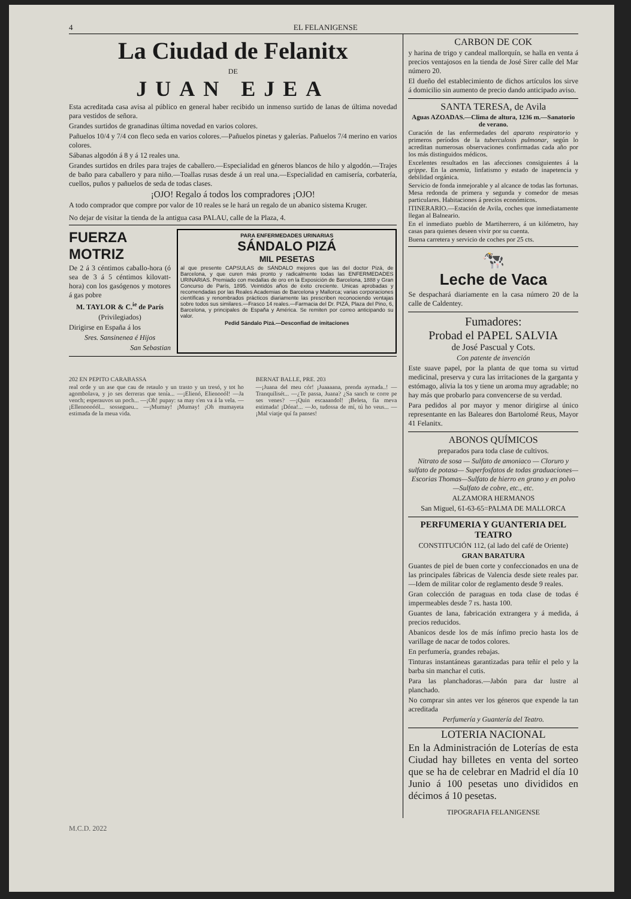4 EL FELANIGENSE
La Ciudad de Felanitx
DE
JUAN EJEA
Esta acreditada casa avisa al público en general haber recibido un inmenso surtido de lanas de última novedad para vestidos de señora.
Grandes surtidos de granadinas última novedad en varios colores.
Pañuelos 10/4 y 7/4 con fleco seda en varios colores.—Pañuelos pinetas y galerías. Pañuelos 7/4 merino en varios colores.
Sábanas algodón á 8 y á 12 reales una.
Grandes surtidos en driles para trajes de caballero.—Especialidad en géneros blancos de hilo y algodón.—Trajes de baño para caballero y para niño.—Toallas rusas desde á un real una.—Especialidad en camisería, corbatería, cuellos, puños y pañuelos de seda de todas clases.
¡OJO! Regalo á todos los compradores ¡OJO!
A todo comprador que compre por valor de 10 reales se le hará un regalo de un abanico sistema Kruger.
No dejar de visitar la tienda de la antigua casa PALAU, calle de la Plaza, 4.
FUERZA MOTRIZ
De 2 á 3 céntimos caballo-hora (ó sea de 3 á 5 céntimos kilovatt-hora) con los gasógenos y motores á gas pobre
M. TAYLOR & C.<sup>ie</sup> de París
(Privilegiados)
Dirigirse en España á los
Sres. Sansinenea é Hijos
San Sebastian
PARA ENFERMEDADES URINARIAS
SÁNDALO PIZÁ
MIL PESETAS
al que presente CAPSULAS de SÁNDALO mejores que las del doctor Pizá, de Barcelona, y que curen más pronto y radicalmente todas las ENFERMEDADES URINARIAS. Premiado con medallas de oro en la Exposición de Barcelona, 1888 y Gran Concurso de París, 1895. Veintidós años de éxito creciente. Unicas aprobadas y recomendadas por las Reales Academias de Barcelona y Mallorca; varias corporaciones científicas y renombrados prácticos diariamente las prescriben reconociendo ventajas sobre todos sus similares.—Frasco 14 reales.—Farmacia del Dr. PIZÁ, Plaza del Pino, 6, Barcelona, y principales de España y América. Se remiten por correo anticipando su valor.
Pedid Sándalo Pizá.—Desconfiad de imitaciones
202 EN PEPITO CARABASSA
real orde y un ase que cau de retaulo y un trasto y un tresó, y tot ho agombolava, y jo ses derreras que tenía... —¡Elienó, Elienooól! —Ja vench; esperauvos un poch... —¡Oh! pupay: sa may s'en va á la vela. —¡Ellenoooóól... sossegueu... —¡Mumay! ¡Mumay! ¡Oh mumayeta estimada de la meua vida.
BERNAT BALLE, PRE. 203
—¡Juana del meu cór! ¡Juaaaana, prenda aymada..! —Tranquilisét... —¿Te passa, Juana? ¿Sa sanch te corre pe ses venes? —¡Quin escaaandol! ¡Beleta, fia meva estimada! ¡Dóna!... —Jo, tudossa de mí, tú ho veus... —¡Mal viatje quí fa panses!
CARBON DE COK
y harina de trigo y candeal mallorquín, se halla en venta á precios ventajosos en la tienda de José Sirer calle del Mar número 20.
El dueño del establecimiento de dichos artículos los sirve á domicilio sin aumento de precio dando anticipado aviso.
SANTA TERESA, de Avila
Aguas AZOADAS.—Clima de altura, 1236 m.—Sanatorio de verano.
Curación de las enfermedades del aparato respiratorio y primeros períodos de la tuberculosis pulmonar, según lo acreditan numerosas observaciones confirmadas cada año por los más distinguidos médicos.
Excelentes resultados en las afecciones consiguientes á la grippe. En la anemia, linfatismo y estado de inapetencia y debilidad orgánica.
Servicio de fonda inmejorable y al alcance de todas las fortunas. Mesa redonda de primera y segunda y comedor de mesas particulares. Habitaciones á precios económicos.
ITINERARIO.—Estación de Avila, coches que inmediatamente llegan al Balneario.
En el inmediato pueblo de Martiherrero, á un kilómetro, hay casas para quienes deseen vivir por su cuenta.
Buena carretera y servicio de coches por 25 cts.
🐄
Leche de Vaca
Se despachará diariamente en la casa número 20 de la calle de Caldentey.
Fumadores:
Probad el PAPEL SALVIA
de José Pascual y Cots.
Con patente de invención
Este suave papel, por la planta de que toma su virtud medicinal, preserva y cura las irritaciones de la garganta y estómago, alivia la tos y tiene un aroma muy agradable; no hay más que probarlo para convencerse de su verdad.
Para pedidos al por mayor y menor dirigirse al único representante en las Baleares don Bartolomé Reus, Mayor 41 Felanitx.
ABONOS QUÍMICOS
preparados para toda clase de cultivos.
Nitrato de sosa — Sulfato de amoniaco — Cloruro y sulfato de potasa— Superfosfatos de todas graduaciones—Escorias Thomas—Sulfato de hierro en grano y en polvo—Sulfato de cobre, etc., etc.
ALZAMORA HERMANOS
San Miguel, 61-63-65=PALMA DE MALLORCA
PERFUMERIA Y GUANTERIA DEL TEATRO
CONSTITUCIÓN 112, (al lado del café de Oriente)
GRAN BARATURA
Guantes de piel de buen corte y confeccionados en una de las principales fábricas de Valencia desde siete reales par.—Idem de militar color de reglamento desde 9 reales.
Gran colección de paraguas en toda clase de todas é impermeables desde 7 rs. hasta 100.
Guantes de lana, fabricación extrangera y á medida, á precios reducidos.
Abanicos desde los de más ínfimo precio hasta los de varillage de nacar de todos colores.
En perfumería, grandes rebajas.
Tinturas instantáneas garantizadas para teñir el pelo y la barba sin manchar el cutis.
Para las planchadoras.—Jabón para dar lustre al planchado.
No comprar sin antes ver los géneros que expende la tan acreditada
Perfumería y Guantería del Teatro.
LOTERIA NACIONAL
En la Administración de Loterías de esta Ciudad hay billetes en venta del sorteo que se ha de celebrar en Madrid el día 10 Junio á 100 pesetas uno divididos en décimos á 10 pesetas.
TIPOGRAFIA FELANIGENSE
M.C.D. 2022